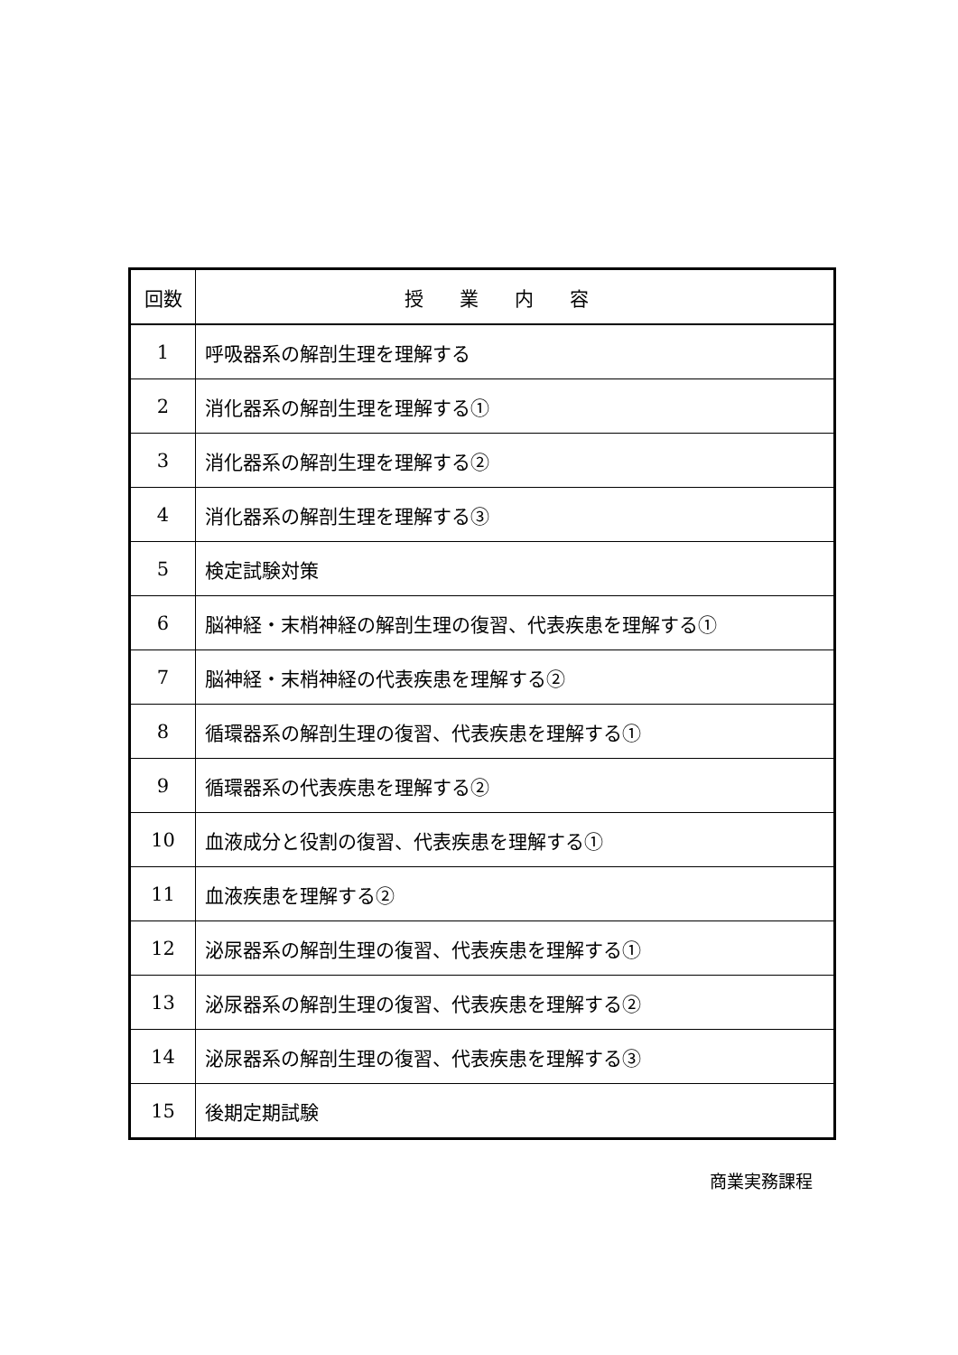| 回数 | 授業内容 |
| --- | --- |
| 1 | 呼吸器系の解剖生理を理解する |
| 2 | 消化器系の解剖生理を理解する① |
| 3 | 消化器系の解剖生理を理解する② |
| 4 | 消化器系の解剖生理を理解する③ |
| 5 | 検定試験対策 |
| 6 | 脳神経・末梢神経の解剖生理の復習、代表疾患を理解する① |
| 7 | 脳神経・末梢神経の代表疾患を理解する② |
| 8 | 循環器系の解剖生理の復習、代表疾患を理解する① |
| 9 | 循環器系の代表疾患を理解する② |
| 10 | 血液成分と役割の復習、代表疾患を理解する① |
| 11 | 血液疾患を理解する② |
| 12 | 泌尿器系の解剖生理の復習、代表疾患を理解する① |
| 13 | 泌尿器系の解剖生理の復習、代表疾患を理解する② |
| 14 | 泌尿器系の解剖生理の復習、代表疾患を理解する③ |
| 15 | 後期定期試験 |
商業実務課程